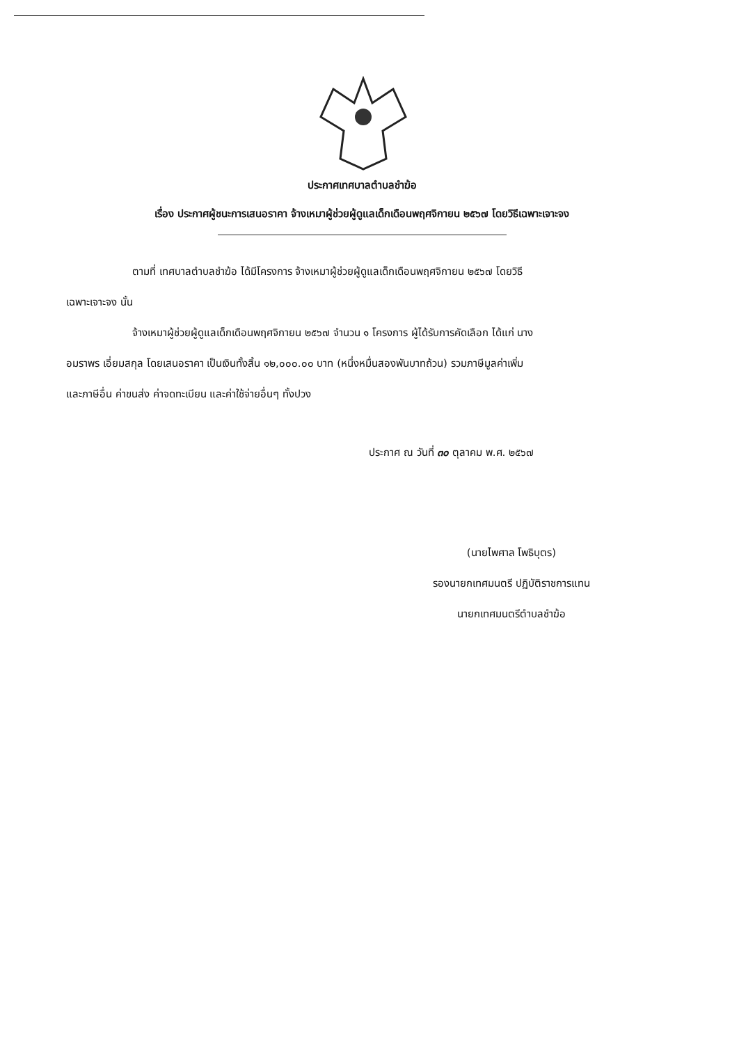ประกาศเทศบาลตำบลชำฆ้อ
เรื่อง ประกาศผู้ชนะการเสนอราคา จ้างเหมาผู้ช่วยผู้ดูแลเด็กเดือนพฤศจิกายน ๒๕๖๗ โดยวิธีเฉพาะเจาะจง
ตามที่ เทศบาลตำบลชำฆ้อ ได้มีโครงการ จ้างเหมาผู้ช่วยผู้ดูแลเด็กเดือนพฤศจิกายน ๒๕๖๗ โดยวิธี
เฉพาะเจาะจง นั้น
จ้างเหมาผู้ช่วยผู้ดูแลเด็กเดือนพฤศจิกายน ๒๕๖๗ จำนวน ๑ โครงการ ผู้ได้รับการคัดเลือก ได้แก่ นาง
อมราพร เอี่ยมสกุล โดยเสนอราคา เป็นเงินทั้งสิ้น ๑๒,๐๐๐.๐๐ บาท (หนึ่งหมื่นสองพันบาทถ้วน) รวมภาษีมูลค่าเพิ่ม
และภาษีอื่น ค่าขนส่ง ค่าจดทะเบียน และค่าใช้จ่ายอื่นๆ ทั้งปวง
ประกาศ ณ วันที่ ๓๐ ตุลาคม พ.ศ. ๒๕๖๗
(นายไพศาล โพธิบุตร)
รองนายกเทศมนตรี ปฏิบัติราชการแทน
นายกเทศมนตรีตำบลชำฆ้อ